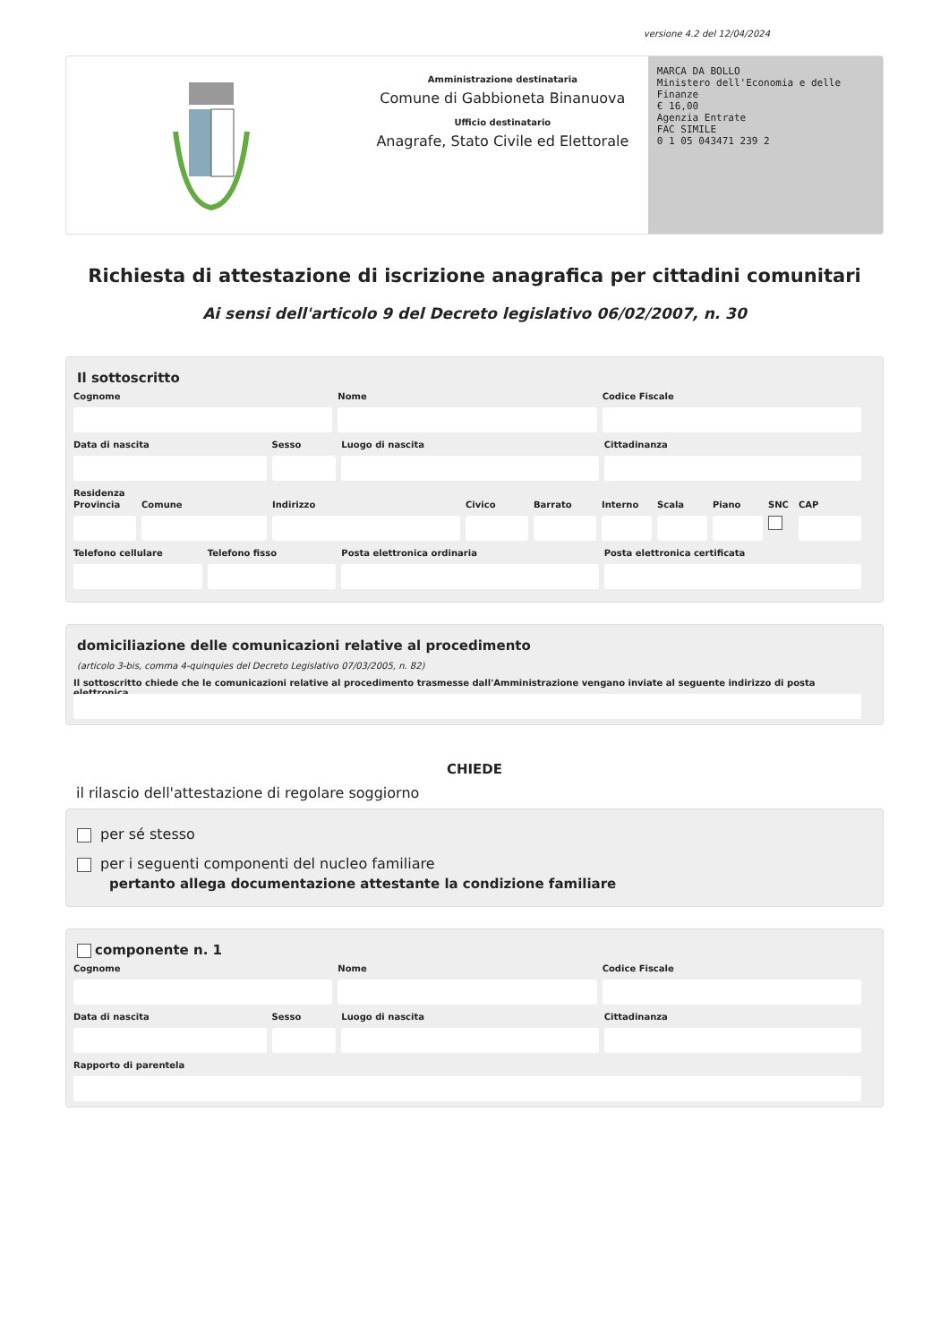versione 4.2 del 12/04/2024
Amministrazione destinataria
Comune di Gabbioneta Binanuova
Ufficio destinatario
Anagrafe, Stato Civile ed Elettorale
MARCA DA BOLLO
Ministero dell'Economia e delle Finanze
€ 16,00
Agenzia Entrate
FAC SIMILE
0 1 05 043471 239 2
Richiesta di attestazione di iscrizione anagrafica per cittadini comunitari
Ai sensi dell'articolo 9 del Decreto legislativo 06/02/2007, n. 30
Il sottoscritto
Cognome Nome Codice Fiscale
Data di nascita Sesso Luogo di nascita Cittadinanza
Residenza
Provincia Comune Indirizzo Civico Barrato Interno Scala Piano SNC CAP
Telefono cellulare Telefono fisso Posta elettronica ordinaria Posta elettronica certificata
domiciliazione delle comunicazioni relative al procedimento
(articolo 3-bis, comma 4-quinquies del Decreto Legislativo 07/03/2005, n. 82)
Il sottoscritto chiede che le comunicazioni relative al procedimento trasmesse dall'Amministrazione vengano inviate al seguente indirizzo di posta elettronica
CHIEDE
il rilascio dell'attestazione di regolare soggiorno
per sé stesso
per i seguenti componenti del nucleo familiare
pertanto allega documentazione attestante la condizione familiare
componente n. 1
Cognome Nome Codice Fiscale
Data di nascita Sesso Luogo di nascita Cittadinanza
Rapporto di parentela